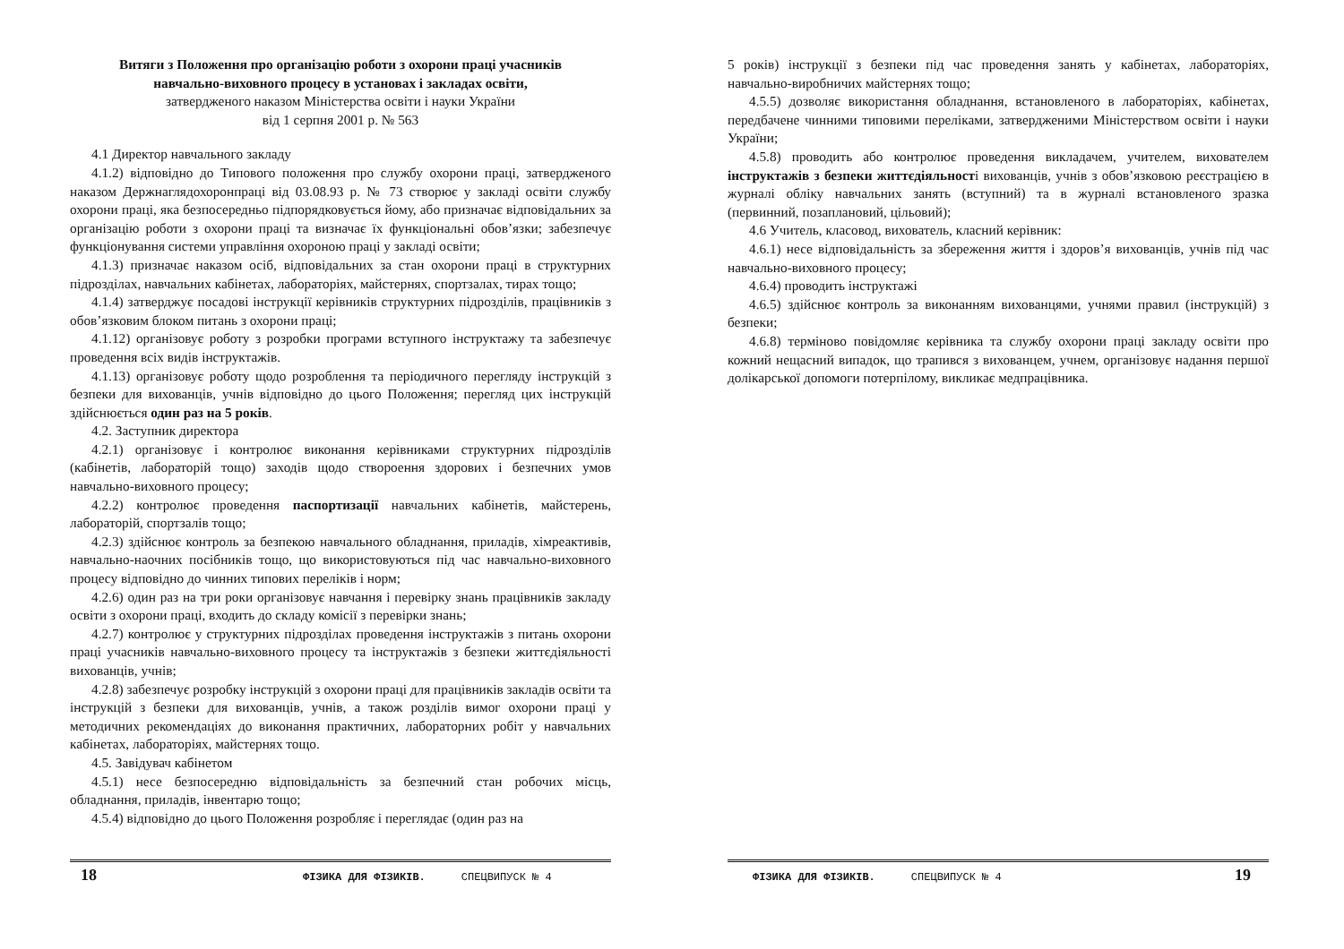Витяги з Положення про організацію роботи з охорони праці учасників
навчально-виховного процесу в установах і закладах освіти,
затвердженого наказом Міністерства освіти і науки України
від 1 серпня 2001 р. № 563
4.1 Директор навчального закладу
4.1.2) відповідно до Типового положення про службу охорони праці, затвердженого наказом Держнаглядохоронпраці від 03.08.93 р. № 73 створює у закладі освіти службу охорони праці, яка безпосередньо підпорядковується йому, або призначає відповідальних за організацію роботи з охорони праці та визначає їх функціональні обов’язки; забезпечує функціонування системи управління охороною праці у закладі освіти;
4.1.3) призначає наказом осіб, відповідальних за стан охорони праці в структурних підрозділах, навчальних кабінетах, лабораторіях, майстернях, спортзалах, тирах тощо;
4.1.4) затверджує посадові інструкції керівників структурних підрозділів, працівників з обов’язковим блоком питань з охорони праці;
4.1.12) організовує роботу з розробки програми вступного інструктажу та забезпечує проведення всіх видів інструктажів.
4.1.13) організовує роботу щодо розроблення та періодичного перегляду інструкцій з безпеки для вихованців, учнів відповідно до цього Положення; перегляд цих інструкцій здійснюється один раз на 5 років.
4.2. Заступник директора
4.2.1) організовує і контролює виконання керівниками структурних підрозділів (кабінетів, лабораторій тощо) заходів щодо створоення здорових і безпечних умов навчально-виховного процесу;
4.2.2) контролює проведення паспортизації навчальних кабінетів, майстерень, лабораторій, спортзалів тощо;
4.2.3) здійснює контроль за безпекою навчального обладнання, приладів, хімреактивів, навчально-наочних посібників тощо, що використовуються під час навчально-виховного процесу відповідно до чинних типових переліків і норм;
4.2.6) один раз на три роки організовує навчання і перевірку знань працівників закладу освіти з охорони праці, входить до складу комісії з перевірки знань;
4.2.7) контролює у структурних підрозділах проведення інструктажів з питань охорони праці учасників навчально-виховного процесу та інструктажів з безпеки життєдіяльності вихованців, учнів;
4.2.8) забезпечує розробку інструкцій з охорони праці для працівників закладів освіти та інструкцій з безпеки для вихованців, учнів, а також розділів вимог охорони праці у методичних рекомендаціях до виконання практичних, лабораторних робіт у навчальних кабінетах, лабораторіях, майстернях тощо.
4.5. Завідувач кабінетом
4.5.1) несе безпосередню відповідальність за безпечний стан робочих місць, обладнання, приладів, інвентарю тощо;
4.5.4) відповідно до цього Положення розробляє і переглядає (один раз на
18 ФІЗИКА ДЛЯ ФІЗИКІВ. СПЕЦВИПУСК № 4
5 років) інструкції з безпеки під час проведення занять у кабінетах, лабораторіях, навчально-виробничих майстернях тощо;
4.5.5) дозволяє використання обладнання, встановленого в лабораторіях, кабінетах, передбачене чинними типовими переліками, затвердженими Міністерством освіти і науки України;
4.5.8) проводить або контролює проведення викладачем, учителем, вихователем інструктажів з безпеки життєдіяльності вихованців, учнів з обов’язковою реєстрацією в журналі обліку навчальних занять (вступний) та в журналі встановленого зразка (первинний, позаплановий, цільовий);
4.6 Учитель, класовод, вихователь, класний керівник:
4.6.1) несе відповідальність за збереження життя і здоров’я вихованців, учнів під час навчально-виховного процесу;
4.6.4) проводить інструктажі
4.6.5) здійснює контроль за виконанням вихованцями, учнями правил (інструкцій) з безпеки;
4.6.8) терміново повідомляє керівника та службу охорони праці закладу освіти про кожний нещасний випадок, що трапився з вихованцем, учнем, організовує надання першої долікарської допомоги потерпілому, викликає медпрацівника.
ФІЗИКА ДЛЯ ФІЗИКІВ. СПЕЦВИПУСК № 4 19